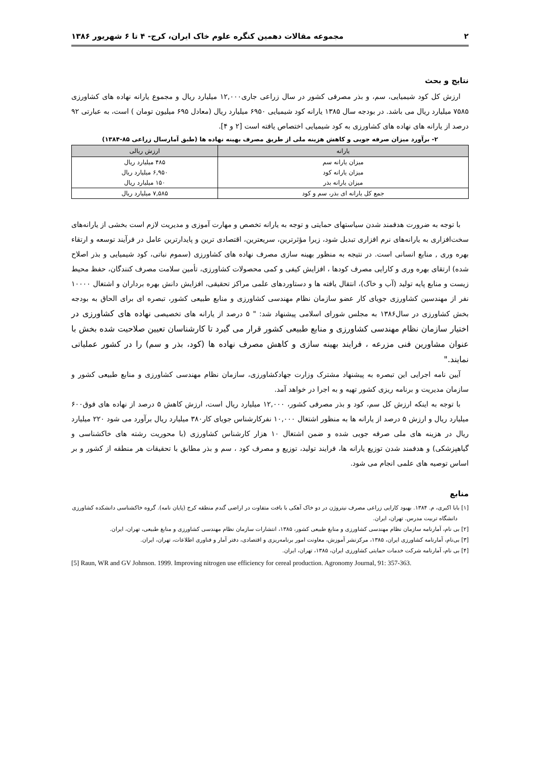۲ مجموعه مقالات دهمین کنگره علوم خاک ایران، کرج- ۴ تا ۶ شهریور ۱۳۸۶
نتایج و بحث
ارزش کل کود شیمیایی، سم، و بذر مصرفی کشور در سال زراعی جاری۱۲,۰۰۰ میلیارد ریال و مجموع یارانه نهاده های کشاورزی ۷۵۸۵ میلیارد ریال می باشد. در بودجه سال ۱۳۸۵ یارانه کود شیمیایی ۶۹۵۰ میلیارد ریال (معادل ۶۹۵ میلیون تومان ) است، به عبارتی ۹۲ درصد از یارانه های نهاده های کشاورزی به کود شیمیایی اختصاص یافته است [۲ و ۴].
۲- برآورد میزان صرفه جویی و کاهش هزینه ملی از طریق مصرف بهینه نهاده ها (طبق آمارسال زراعی ۸۵-۱۳۸۴)
| یارانه | ارزش ریالی |
| --- | --- |
| میزان یارانه سم | ۴۸۵ میلیارد ریال |
| میزان یارانه کود | ۶,۹۵۰ میلیارد ریال |
| میزان یارانه بذر | ۱۵۰ میلیارد ریال |
| جمع کل یارانه ای بذر، سم و کود | ۷,۵۸۵ میلیارد ریال |
با توجه به ضرورت هدفمند شدن سیاستهای حمایتی و توجه به یارانه تخصص و مهارت آموزی و مدیریت لازم است بخشی از یارانه‌های سخت‌افزاری به یارانه‌های نرم افزاری تبدیل شود، زیرا مؤثرترین، سریعترین، اقتصادی ترین و پایدارترین عامل در فرآیند توسعه و ارتقاء بهره وری , منابع انسانی است. در نتیجه به منظور بهینه سازی مصرف نهاده های کشاورزی (سموم نباتی، کود شیمیایی و بذر اصلاح شده) ارتقای بهره وری و کارایی مصرف کودها ، افزایش کیفی و کمی محصولات کشاورزی، تأمین سلامت مصرف کنندگان، حفظ محیط زیست و منابع پایه تولید (آب و خاک)، انتقال یافته ها و دستاوردهای علمی مراکز تحقیقی، افزایش دانش بهره برداران و اشتغال ۱۰۰۰۰ نفر از مهندسین کشاورزی جویای کار عضو سازمان نظام مهندسی کشاورزی و منابع طبیعی کشور، تبصره ای برای الحاق به بودجه بخش کشاورزی در سال۱۳۸۶ به مجلس شورای اسلامی پیشنهاد شد: " ۵ درصد از یارانه های تخصیصی نهاده های کشاورزی در اختیار سازمان نظام مهندسی کشاورزی و منابع طبیعی کشور قرار می گیرد تا کارشناسان تعیین صلاحیت شده بخش با عنوان مشاورین فنی مزرعه ، فرایند بهینه سازی و کاهش مصرف نهاده ها (کود، بذر و سم) را در کشور عملیاتی نمایند."
آیین نامه اجرایی این تبصره به پیشنهاد مشترک وزارت جهادکشاورزی، سازمان نظام مهندسی کشاورزی و منابع طبیعی کشور و سازمان مدیریت و برنامه ریزی کشور تهیه و به اجرا در خواهد آمد.
با توجه به اینکه ارزش کل سم، کود و بذر مصرفی کشور، ۱۲,۰۰۰ میلیارد ریال است، ارزش کاهش ۵ درصد از نهاده های فوق۶۰۰ میلیارد ریال و ارزش ۵ درصد از یارانه ها به منظور اشتغال ۱۰,۰۰۰ نفرکارشناس جویای کار۳۸۰ میلیارد ریال برآورد می شود ۲۲۰ میلیارد ریال در هزینه های ملی صرفه جویی شده و ضمن اشتغال ۱۰ هزار کارشناس کشاورزی (با محوریت رشته های خاکشناسی و گیاهپزشکی) و هدفمند شدن توزیع یارانه ها، فرایند تولید، توزیع و مصرف کود ، سم و بذر مطابق با تحقیقات هر منطقه از کشور و بر اساس توصیه های علمی انجام می شود.
منابع
[۱] بابا اکبری، م. ۱۳۸۴. بهبود کارایی زراعی مصرف نیتروژن در دو خاک آهکی با بافت متفاوت در اراضی گندم منطقه کرج (پایان نامه). گروه خاکشناسی دانشکده کشاورزی دانشگاه تربیت مدرس. تهران، ایران.
[۲] بی نام، آمارنامه سازمان نظام مهندسی کشاورزی و منابغ طبیعی کشور، ۱۳۸۵، انتشارات سازمان نظام مهندسی کشاورزی و منابغ طبیعی، تهران، ایران.
[۳] بی‌نام، آمارنامه کشاورزی ایران، ۱۳۸۵، مرکزنشر آموزش، معاونت امور برنامه‌ریزی و اقتصادی، دفتر آمار و فناوری اطلاعات، تهران، ایران.
[۴] بی نام، آمارنامه شرکت خدمات حمایتی کشاورزی ایران، ۱۳۸۵، تهران، ایران.
[5] Raun, WR and GV Johnson. 1999. Improving nitrogen use efficiency for cereal production. Agronomy Journal, 91: 357-363.